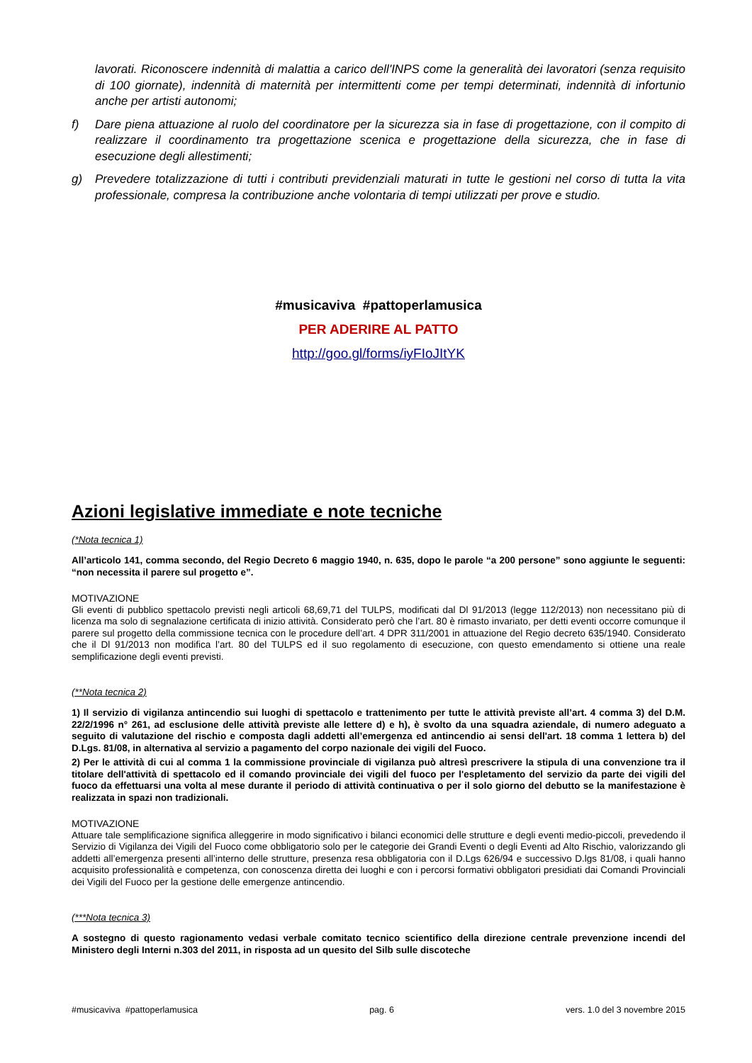lavorati. Riconoscere indennità di malattia a carico dell'INPS come la generalità dei lavoratori (senza requisito di 100 giornate), indennità di maternità per intermittenti come per tempi determinati, indennità di infortunio anche per artisti autonomi;
f) Dare piena attuazione al ruolo del coordinatore per la sicurezza sia in fase di progettazione, con il compito di realizzare il coordinamento tra progettazione scenica e progettazione della sicurezza, che in fase di esecuzione degli allestimenti;
g) Prevedere totalizzazione di tutti i contributi previdenziali maturati in tutte le gestioni nel corso di tutta la vita professionale, compresa la contribuzione anche volontaria di tempi utilizzati per prove e studio.
#musicaviva #pattoperlamusica
PER ADERIRE AL PATTO
http://goo.gl/forms/iyFIoJItYK
Azioni legislative immediate e note tecniche
(*Nota tecnica 1)
All’articolo 141, comma secondo, del Regio Decreto 6 maggio 1940, n. 635, dopo le parole “a 200 persone” sono aggiunte le seguenti: “non necessita il parere sul progetto e”.
MOTIVAZIONE
Gli eventi di pubblico spettacolo previsti negli articoli 68,69,71 del TULPS, modificati dal Dl 91/2013 (legge 112/2013) non necessitano più di licenza ma solo di segnalazione certificata di inizio attività. Considerato però che l’art. 80 è rimasto invariato, per detti eventi occorre comunque il parere sul progetto della commissione tecnica con le procedure dell’art. 4 DPR 311/2001 in attuazione del Regio decreto 635/1940. Considerato che il Dl 91/2013 non modifica l’art. 80 del TULPS ed il suo regolamento di esecuzione, con questo emendamento si ottiene una reale semplificazione degli eventi previsti.
(**Nota tecnica 2)
1) Il servizio di vigilanza antincendio sui luoghi di spettacolo e trattenimento per tutte le attività previste all’art. 4 comma 3) del D.M. 22/2/1996 n° 261, ad esclusione delle attività previste alle lettere d) e h), è svolto da una squadra aziendale, di numero adeguato a seguito di valutazione del rischio e composta dagli addetti all’emergenza ed antincendio ai sensi dell'art. 18 comma 1 lettera b) del D.Lgs. 81/08, in alternativa al servizio a pagamento del corpo nazionale dei vigili del Fuoco.
2) Per le attività di cui al comma 1 la commissione provinciale di vigilanza può altresì prescrivere la stipula di una convenzione tra il titolare dell'attività di spettacolo ed il comando provinciale dei vigili del fuoco per l'espletamento del servizio da parte dei vigili del fuoco da effettuarsi una volta al mese durante il periodo di attività continuativa o per il solo giorno del debutto se la manifestazione è realizzata in spazi non tradizionali.
MOTIVAZIONE
Attuare tale semplificazione significa alleggerire in modo significativo i bilanci economici delle strutture e degli eventi medio-piccoli, prevedendo il Servizio di Vigilanza dei Vigili del Fuoco come obbligatorio solo per le categorie dei Grandi Eventi o degli Eventi ad Alto Rischio, valorizzando gli addetti all’emergenza presenti all’interno delle strutture, presenza resa obbligatoria con il D.Lgs 626/94 e successivo D.lgs 81/08, i quali hanno acquisito professionalità e competenza, con conoscenza diretta dei luoghi e con i percorsi formativi obbligatori presidiati dai Comandi Provinciali dei Vigili del Fuoco per la gestione delle emergenze antincendio.
(***Nota tecnica 3)
A sostegno di questo ragionamento vedasi verbale comitato tecnico scientifico della direzione centrale prevenzione incendi del Ministero degli Interni n.303 del 2011, in risposta ad un quesito del Silb sulle discoteche
#musicaviva #pattoperlamusica pag. 6 vers. 1.0 del 3 novembre 2015